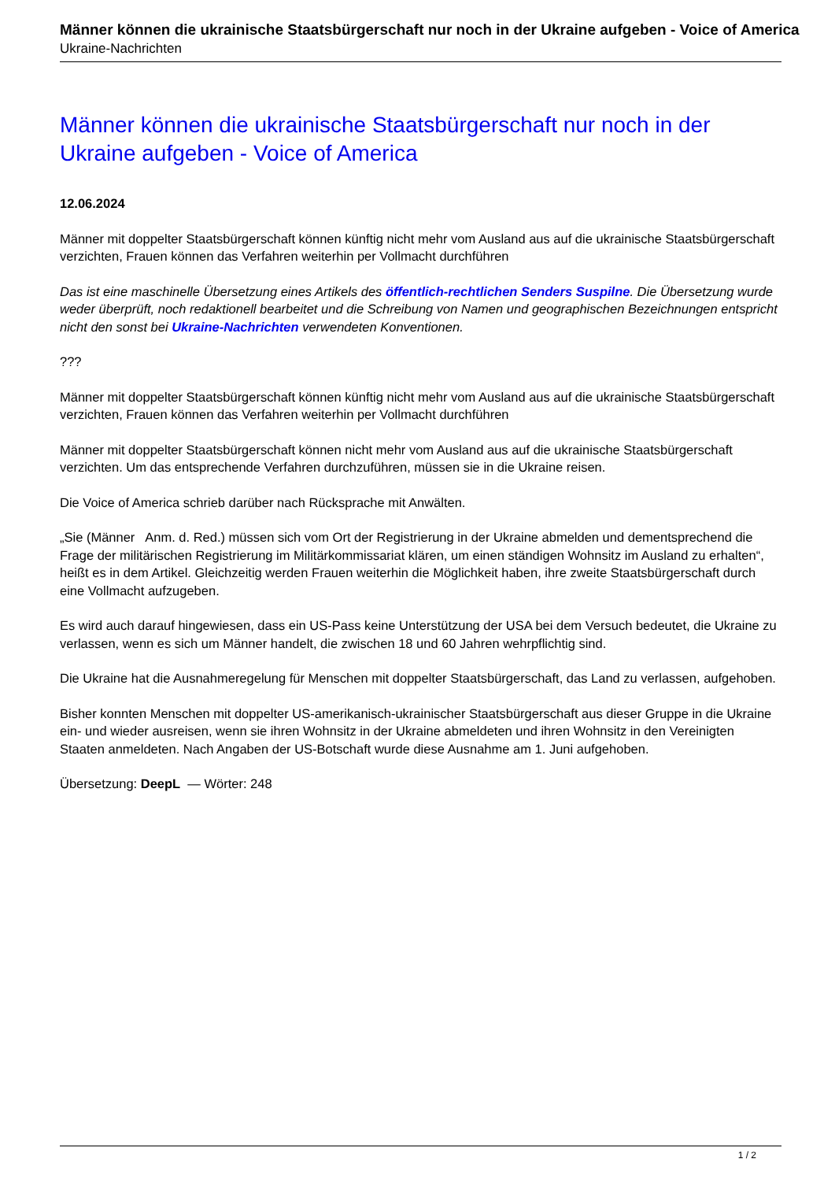Männer können die ukrainische Staatsbürgerschaft nur noch in der Ukraine aufgeben - Voice of America
Ukraine-Nachrichten
Männer können die ukrainische Staatsbürgerschaft nur noch in der Ukraine aufgeben - Voice of America
12.06.2024
Männer mit doppelter Staatsbürgerschaft können künftig nicht mehr vom Ausland aus auf die ukrainische Staatsbürgerschaft verzichten, Frauen können das Verfahren weiterhin per Vollmacht durchführen
Das ist eine maschinelle Übersetzung eines Artikels des öffentlich-rechtlichen Senders Suspilne. Die Übersetzung wurde weder überprüft, noch redaktionell bearbeitet und die Schreibung von Namen und geographischen Bezeichnungen entspricht nicht den sonst bei Ukraine-Nachrichten verwendeten Konventionen.
???
Männer mit doppelter Staatsbürgerschaft können künftig nicht mehr vom Ausland aus auf die ukrainische Staatsbürgerschaft verzichten, Frauen können das Verfahren weiterhin per Vollmacht durchführen
Männer mit doppelter Staatsbürgerschaft können nicht mehr vom Ausland aus auf die ukrainische Staatsbürgerschaft verzichten. Um das entsprechende Verfahren durchzuführen, müssen sie in die Ukraine reisen.
Die Voice of America schrieb darüber nach Rücksprache mit Anwälten.
„Sie (Männer Anm. d. Red.) müssen sich vom Ort der Registrierung in der Ukraine abmelden und dementsprechend die Frage der militärischen Registrierung im Militärkommissariat klären, um einen ständigen Wohnsitz im Ausland zu erhalten“, heißt es in dem Artikel. Gleichzeitig werden Frauen weiterhin die Möglichkeit haben, ihre zweite Staatsbürgerschaft durch eine Vollmacht aufzugeben.
Es wird auch darauf hingewiesen, dass ein US-Pass keine Unterstützung der USA bei dem Versuch bedeutet, die Ukraine zu verlassen, wenn es sich um Männer handelt, die zwischen 18 und 60 Jahren wehrpflichtig sind.
Die Ukraine hat die Ausnahmeregelung für Menschen mit doppelter Staatsbürgerschaft, das Land zu verlassen, aufgehoben.
Bisher konnten Menschen mit doppelter US-amerikanisch-ukrainischer Staatsbürgerschaft aus dieser Gruppe in die Ukraine ein- und wieder ausreisen, wenn sie ihren Wohnsitz in der Ukraine abmeldeten und ihren Wohnsitz in den Vereinigten Staaten anmeldeten. Nach Angaben der US-Botschaft wurde diese Ausnahme am 1. Juni aufgehoben.
Übersetzung: DeepL — Wörter: 248
1 / 2